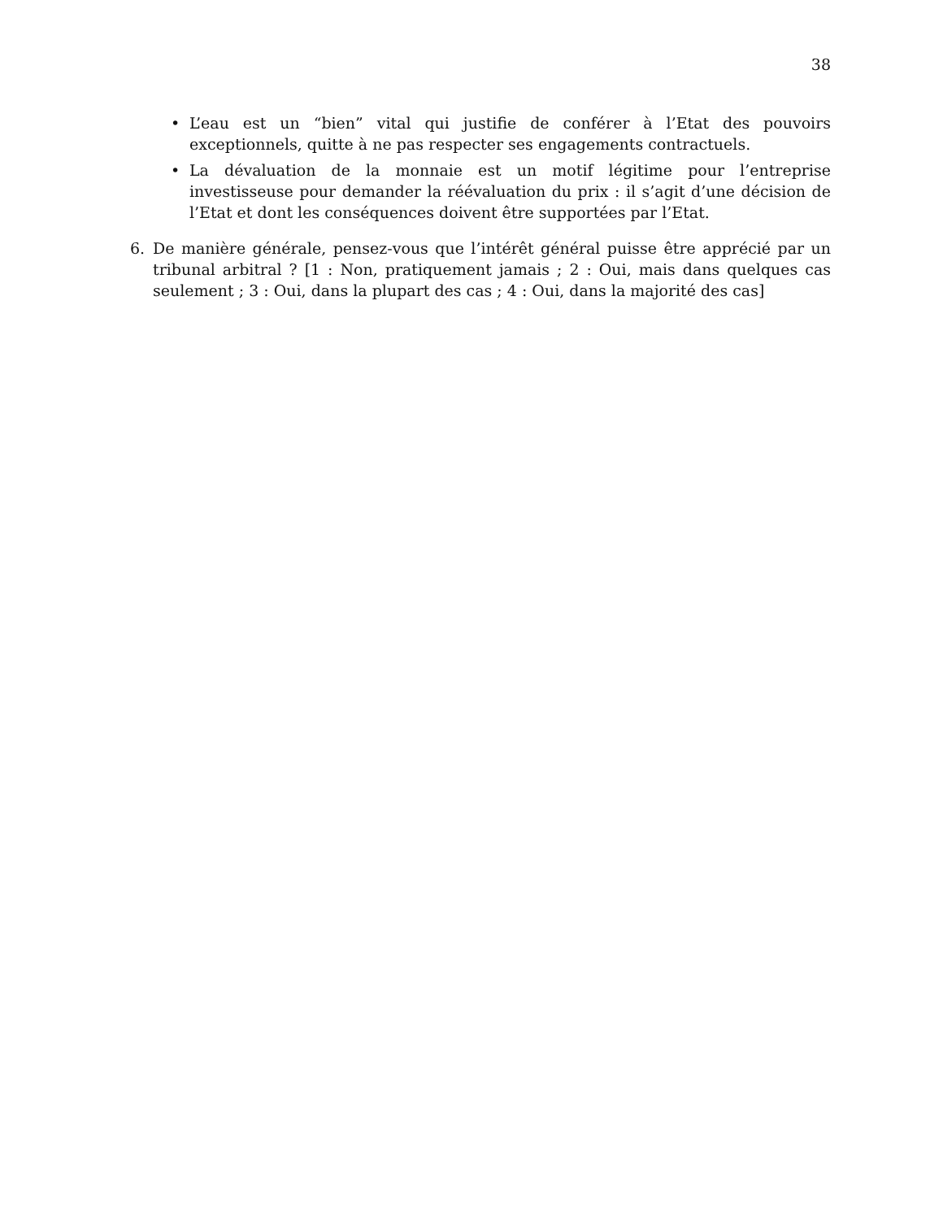38
• L’eau est un “bien” vital qui justifie de conférer à l’Etat des pouvoirs exceptionnels, quitte à ne pas respecter ses engagements contractuels.
• La dévaluation de la monnaie est un motif légitime pour l’entreprise investisseuse pour demander la réévaluation du prix : il s’agit d’une décision de l’Etat et dont les conséquences doivent être supportées par l’Etat.
6. De manière générale, pensez-vous que l’intérêt général puisse être apprécié par un tribunal arbitral ? [1 : Non, pratiquement jamais ; 2 : Oui, mais dans quelques cas seulement ; 3 : Oui, dans la plupart des cas ; 4 : Oui, dans la majorité des cas]